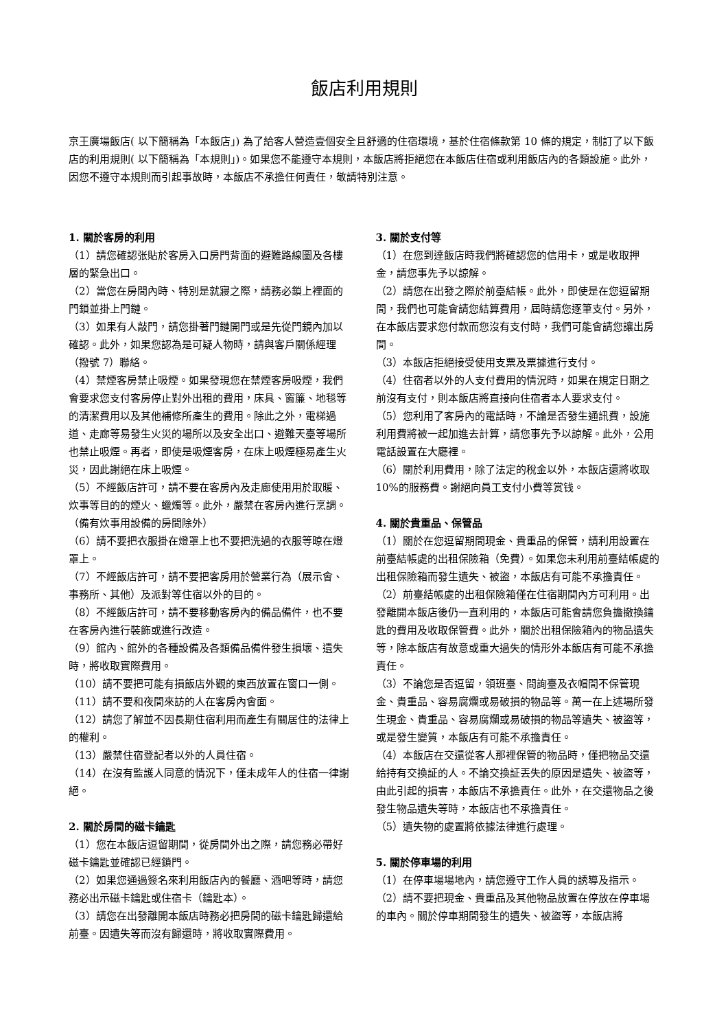飯店利用規則
京王廣場飯店( 以下簡稱為「本飯店」) 為了給客人營造壹個安全且舒適的住宿環境，基於住宿條款第 10 條的規定，制訂了以下飯店的利用規則( 以下簡稱為「本規則」)。如果您不能遵守本規則，本飯店將拒絕您在本飯店住宿或利用飯店內的各類設施。此外，因您不遵守本規則而引起事故時，本飯店不承擔任何責任，敬請特別注意。
1. 關於客房的利用
（1）請您確認张貼於客房入口房門背面的避難路線圖及各樓層的緊急出口。
（2）當您在房間內時、特別是就寢之際，請務必鎖上裡面的門鎖並掛上門鏈。
（3）如果有人敲門，請您掛著門鏈開門或是先從門鏡內加以確認。此外，如果您認為是可疑人物時，請與客戶關係經理（撥號 7）聯絡。
（4）禁煙客房禁止吸煙。如果發現您在禁煙客房吸煙，我們會要求您支付客房停止對外出租的費用，床具、窗簾、地毯等的清潔費用以及其他補修所產生的費用。除此之外，電梯過道、走廊等易發生火災的場所以及安全出口、避難天臺等場所也禁止吸煙。再者，即使是吸煙客房，在床上吸煙極易產生火災，因此謝絕在床上吸煙。
（5）不經飯店許可，請不要在客房內及走廊使用用於取暖、炊事等目的的煙火、蠟燭等。此外，嚴禁在客房內進行烹調。（備有炊事用設備的房間除外）
（6）請不要把衣服掛在燈罩上也不要把洗過的衣服等晾在燈罩上。
（7）不經飯店許可，請不要把客房用於營業行為（展示會、事務所、其他）及派對等住宿以外的目的。
（8）不經飯店許可，請不要移動客房內的備品備件，也不要在客房內進行裝飾或進行改造。
（9）館內、館外的各種設備及各類備品備件發生損壞、遺失時，將收取實際費用。
（10）請不要把可能有損飯店外觀的東西放置在窗口一側。
（11）請不要和夜間來訪的人在客房內會面。
（12）請您了解並不因長期住宿利用而產生有關居住的法律上的權利。
（13）嚴禁住宿登記者以外的人員住宿。
（14）在沒有監護人同意的情況下，僅未成年人的住宿一律謝絕。
2. 關於房間的磁卡鑰匙
（1）您在本飯店逗留期間，從房間外出之際，請您務必帶好磁卡鑰匙並確認已經鎖門。
（2）如果您通過簽名來利用飯店內的餐廳、酒吧等時，請您務必出示磁卡鑰匙或住宿卡（鑰匙本）。
（3）請您在出發離開本飯店時務必把房間的磁卡鑰匙歸還給前臺。因遺失等而沒有歸還時，將收取實際費用。
3. 關於支付等
（1）在您到達飯店時我們將確認您的信用卡，或是收取押金，請您事先予以諒解。
（2）請您在出發之際於前臺結帳。此外，即使是在您逗留期間，我們也可能會請您結算費用，屆時請您逐筆支付。另外，在本飯店要求您付款而您沒有支付時，我們可能會請您讓出房間。
（3）本飯店拒絕接受使用支票及票據進行支付。
（4）住宿者以外的人支付費用的情況時，如果在規定日期之前沒有支付，則本飯店將直接向住宿者本人要求支付。
（5）您利用了客房內的電話時，不論是否發生通訊費，設施利用費將被一起加進去計算，請您事先予以諒解。此外，公用電話設置在大廳裡。
（6）關於利用費用，除了法定的稅金以外，本飯店還將收取 10%的服務費。謝絕向員工支付小費等赏钱。
4. 關於貴重品、保管品
（1）關於在您逗留期間現金、貴重品的保管，請利用設置在前臺結帳處的出租保險箱（免費）。如果您未利用前臺結帳處的出租保險箱而發生遺失、被盜，本飯店有可能不承擔責任。
（2）前臺結帳處的出租保險箱僅在住宿期間內方可利用。出發離開本飯店後仍一直利用的，本飯店可能會請您負擔撤換鑰匙的費用及收取保管費。此外，關於出租保險箱內的物品遺失等，除本飯店有故意或重大過失的情形外本飯店有可能不承擔責任。
（3）不論您是否逗留，領班臺、問詢臺及衣帽間不保管現金、貴重品、容易腐爛或易破損的物品等。萬一在上述場所發生現金、貴重品、容易腐爛或易破損的物品等遺失、被盜等，或是發生變質，本飯店有可能不承擔責任。
（4）本飯店在交還從客人那裡保管的物品時，僅把物品交還給持有交換証的人。不論交換証丟失的原因是遺失、被盜等，由此引起的損害，本飯店不承擔責任。此外，在交還物品之後發生物品遺失等時，本飯店也不承擔責任。
（5）遺失物的處置將依據法律進行處理。
5. 關於停車場的利用
（1）在停車場場地內，請您遵守工作人員的誘導及指示。
（2）請不要把現金、貴重品及其他物品放置在停放在停車場的車內。關於停車期間發生的遺失、被盜等，本飯店將